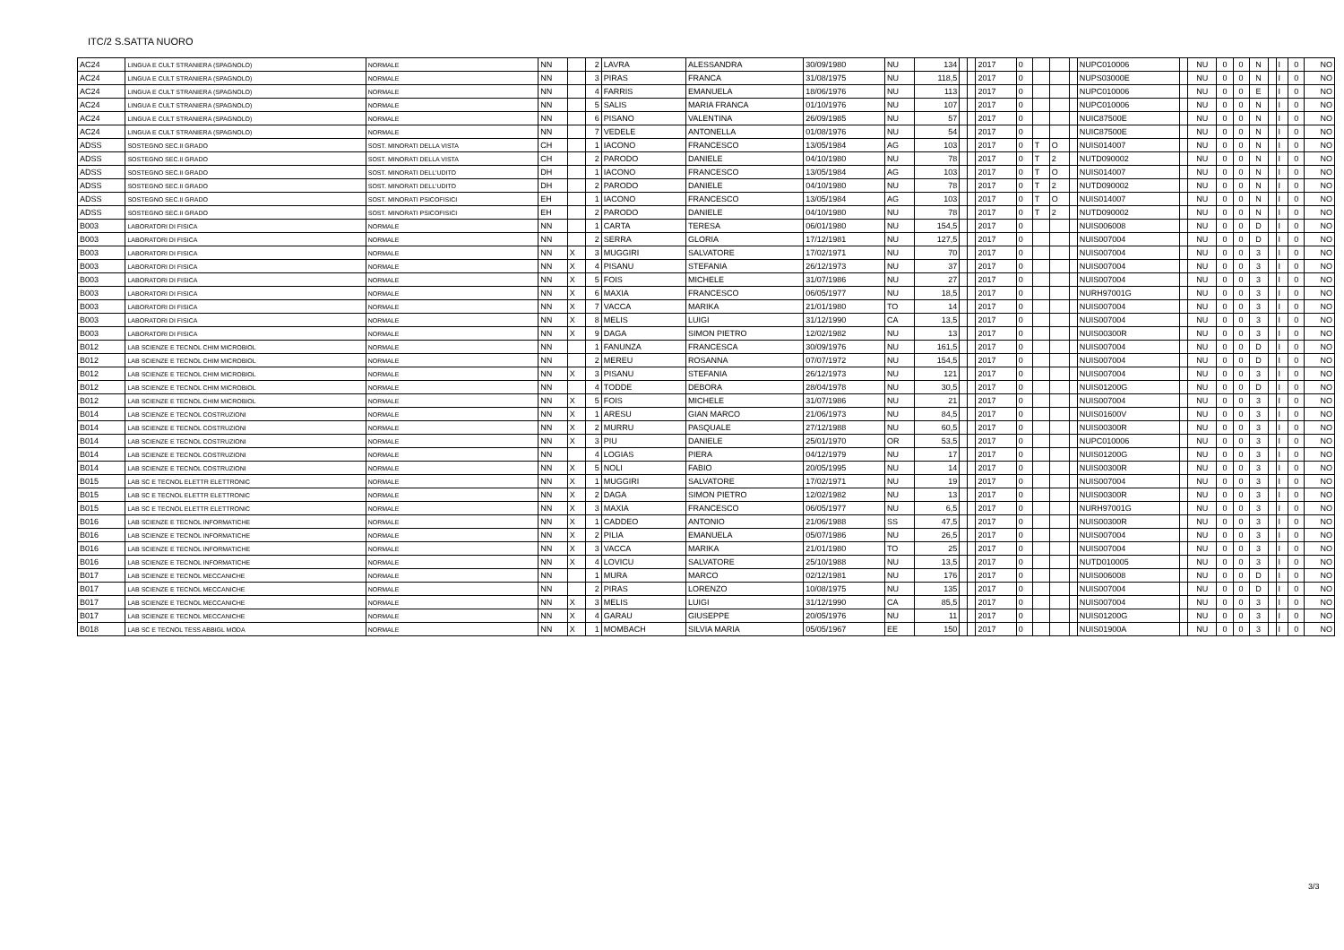ITC/2 S.SATTA NUORO
| AC24 | LINGUA E CULT STRANIERA (SPAGNOLO) | NORMALE | NN | | 2 | LAVRA | ALESSANDRA | 30/09/1980 | NU | 134 | | | 2017 | 0 | | | | NUPC010006 | | NU | 0 | 0 | N | | I | 0 | NO |
| AC24 | LINGUA E CULT STRANIERA (SPAGNOLO) | NORMALE | NN | | 3 | PIRAS | FRANCA | 31/08/1975 | NU | 118,5 | | | 2017 | 0 | | | | NUPS03000E | | NU | 0 | 0 | N | | I | 0 | NO |
| AC24 | LINGUA E CULT STRANIERA (SPAGNOLO) | NORMALE | NN | | 4 | FARRIS | EMANUELA | 18/06/1976 | NU | 113 | | | 2017 | 0 | | | | NUPC010006 | | NU | 0 | 0 | E | | I | 0 | NO |
| AC24 | LINGUA E CULT STRANIERA (SPAGNOLO) | NORMALE | NN | | 5 | SALIS | MARIA FRANCA | 01/10/1976 | NU | 107 | | | 2017 | 0 | | | | NUPC010006 | | NU | 0 | 0 | N | | I | 0 | NO |
| AC24 | LINGUA E CULT STRANIERA (SPAGNOLO) | NORMALE | NN | | 6 | PISANO | VALENTINA | 26/09/1985 | NU | 57 | | | 2017 | 0 | | | | NUIC87500E | | NU | 0 | 0 | N | | I | 0 | NO |
| AC24 | LINGUA E CULT STRANIERA (SPAGNOLO) | NORMALE | NN | | 7 | VEDELE | ANTONELLA | 01/08/1976 | NU | 54 | | | 2017 | 0 | | | | NUIC87500E | | NU | 0 | 0 | N | | I | 0 | NO |
| ADSS | SOSTEGNO SEC.II GRADO | SOST. MINORATI DELLA VISTA | CH | | 1 | IACONO | FRANCESCO | 13/05/1984 | AG | 103 | | | 2017 | 0 | T | O | | NUIS014007 | | NU | 0 | 0 | N | | I | 0 | NO |
| ADSS | SOSTEGNO SEC.II GRADO | SOST. MINORATI DELLA VISTA | CH | | 2 | PARODO | DANIELE | 04/10/1980 | NU | 78 | | | 2017 | 0 | T | 2 | | NUTD090002 | | NU | 0 | 0 | N | | I | 0 | NO |
| ADSS | SOSTEGNO SEC.II GRADO | SOST. MINORATI DELL'UDITO | DH | | 1 | IACONO | FRANCESCO | 13/05/1984 | AG | 103 | | | 2017 | 0 | T | O | | NUIS014007 | | NU | 0 | 0 | N | | I | 0 | NO |
| ADSS | SOSTEGNO SEC.II GRADO | SOST. MINORATI DELL'UDITO | DH | | 2 | PARODO | DANIELE | 04/10/1980 | NU | 78 | | | 2017 | 0 | T | 2 | | NUTD090002 | | NU | 0 | 0 | N | | I | 0 | NO |
| ADSS | SOSTEGNO SEC.II GRADO | SOST. MINORATI PSICOFISICI | EH | | 1 | IACONO | FRANCESCO | 13/05/1984 | AG | 103 | | | 2017 | 0 | T | O | | NUIS014007 | | NU | 0 | 0 | N | | I | 0 | NO |
| ADSS | SOSTEGNO SEC.II GRADO | SOST. MINORATI PSICOFISICI | EH | | 2 | PARODO | DANIELE | 04/10/1980 | NU | 78 | | | 2017 | 0 | T | 2 | | NUTD090002 | | NU | 0 | 0 | N | | I | 0 | NO |
| B003 | LABORATORI DI FISICA | NORMALE | NN | | 1 | CARTA | TERESA | 06/01/1980 | NU | 154,5 | | | 2017 | 0 | | | | NUIS006008 | | NU | 0 | 0 | D | | I | 0 | NO |
| B003 | LABORATORI DI FISICA | NORMALE | NN | | 2 | SERRA | GLORIA | 17/12/1981 | NU | 127,5 | | | 2017 | 0 | | | | NUIS007004 | | NU | 0 | 0 | D | | I | 0 | NO |
| B003 | LABORATORI DI FISICA | NORMALE | NN | X | 3 | MUGGIRI | SALVATORE | 17/02/1971 | NU | 70 | | | 2017 | 0 | | | | NUIS007004 | | NU | 0 | 0 | 3 | | I | 0 | NO |
| B003 | LABORATORI DI FISICA | NORMALE | NN | X | 4 | PISANU | STEFANIA | 26/12/1973 | NU | 37 | | | 2017 | 0 | | | | NUIS007004 | | NU | 0 | 0 | 3 | | I | 0 | NO |
| B003 | LABORATORI DI FISICA | NORMALE | NN | X | 5 | FOIS | MICHELE | 31/07/1986 | NU | 27 | | | 2017 | 0 | | | | NUIS007004 | | NU | 0 | 0 | 3 | | I | 0 | NO |
| B003 | LABORATORI DI FISICA | NORMALE | NN | X | 6 | MAXIA | FRANCESCO | 06/05/1977 | NU | 18,5 | | | 2017 | 0 | | | | NURH97001G | | NU | 0 | 0 | 3 | | I | 0 | NO |
| B003 | LABORATORI DI FISICA | NORMALE | NN | X | 7 | VACCA | MARIKA | 21/01/1980 | TO | 14 | | | 2017 | 0 | | | | NUIS007004 | | NU | 0 | 0 | 3 | | I | 0 | NO |
| B003 | LABORATORI DI FISICA | NORMALE | NN | X | 8 | MELIS | LUIGI | 31/12/1990 | CA | 13,5 | | | 2017 | 0 | | | | NUIS007004 | | NU | 0 | 0 | 3 | | I | 0 | NO |
| B003 | LABORATORI DI FISICA | NORMALE | NN | X | 9 | DAGA | SIMON PIETRO | 12/02/1982 | NU | 13 | | | 2017 | 0 | | | | NUIS00300R | | NU | 0 | 0 | 3 | | I | 0 | NO |
| B012 | LAB SCIENZE E TECNOL CHIM MICROBIOL | NORMALE | NN | | 1 | FANUNZA | FRANCESCA | 30/09/1976 | NU | 161,5 | | | 2017 | 0 | | | | NUIS007004 | | NU | 0 | 0 | D | | I | 0 | NO |
| B012 | LAB SCIENZE E TECNOL CHIM MICROBIOL | NORMALE | NN | | 2 | MEREU | ROSANNA | 07/07/1972 | NU | 154,5 | | | 2017 | 0 | | | | NUIS007004 | | NU | 0 | 0 | D | | I | 0 | NO |
| B012 | LAB SCIENZE E TECNOL CHIM MICROBIOL | NORMALE | NN | X | 3 | PISANU | STEFANIA | 26/12/1973 | NU | 121 | | | 2017 | 0 | | | | NUIS007004 | | NU | 0 | 0 | 3 | | I | 0 | NO |
| B012 | LAB SCIENZE E TECNOL CHIM MICROBIOL | NORMALE | NN | | 4 | TODDE | DEBORA | 28/04/1978 | NU | 30,5 | | | 2017 | 0 | | | | NUIS01200G | | NU | 0 | 0 | D | | I | 0 | NO |
| B012 | LAB SCIENZE E TECNOL CHIM MICROBIOL | NORMALE | NN | X | 5 | FOIS | MICHELE | 31/07/1986 | NU | 21 | | | 2017 | 0 | | | | NUIS007004 | | NU | 0 | 0 | 3 | | I | 0 | NO |
| B014 | LAB SCIENZE E TECNOL COSTRUZIONI | NORMALE | NN | X | 1 | ARESU | GIAN MARCO | 21/06/1973 | NU | 84,5 | | | 2017 | 0 | | | | NUIS01600V | | NU | 0 | 0 | 3 | | I | 0 | NO |
| B014 | LAB SCIENZE E TECNOL COSTRUZIONI | NORMALE | NN | X | 2 | MURRU | PASQUALE | 27/12/1988 | NU | 60,5 | | | 2017 | 0 | | | | NUIS00300R | | NU | 0 | 0 | 3 | | I | 0 | NO |
| B014 | LAB SCIENZE E TECNOL COSTRUZIONI | NORMALE | NN | X | 3 | PIU | DANIELE | 25/01/1970 | OR | 53,5 | | | 2017 | 0 | | | | NUPC010006 | | NU | 0 | 0 | 3 | | I | 0 | NO |
| B014 | LAB SCIENZE E TECNOL COSTRUZIONI | NORMALE | NN | | 4 | LOGIAS | PIERA | 04/12/1979 | NU | 17 | | | 2017 | 0 | | | | NUIS01200G | | NU | 0 | 0 | 3 | | I | 0 | NO |
| B014 | LAB SCIENZE E TECNOL COSTRUZIONI | NORMALE | NN | X | 5 | NOLI | FABIO | 20/05/1995 | NU | 14 | | | 2017 | 0 | | | | NUIS00300R | | NU | 0 | 0 | 3 | | I | 0 | NO |
| B015 | LAB SC E TECNOL ELETTR ELETTRONIC | NORMALE | NN | X | 1 | MUGGIRI | SALVATORE | 17/02/1971 | NU | 19 | | | 2017 | 0 | | | | NUIS007004 | | NU | 0 | 0 | 3 | | I | 0 | NO |
| B015 | LAB SC E TECNOL ELETTR ELETTRONIC | NORMALE | NN | X | 2 | DAGA | SIMON PIETRO | 12/02/1982 | NU | 13 | | | 2017 | 0 | | | | NUIS00300R | | NU | 0 | 0 | 3 | | I | 0 | NO |
| B015 | LAB SC E TECNOL ELETTR ELETTRONIC | NORMALE | NN | X | 3 | MAXIA | FRANCESCO | 06/05/1977 | NU | 6,5 | | | 2017 | 0 | | | | NURH97001G | | NU | 0 | 0 | 3 | | I | 0 | NO |
| B016 | LAB SCIENZE E TECNOL INFORMATICHE | NORMALE | NN | X | 1 | CADDEO | ANTONIO | 21/06/1988 | SS | 47,5 | | | 2017 | 0 | | | | NUIS00300R | | NU | 0 | 0 | 3 | | I | 0 | NO |
| B016 | LAB SCIENZE E TECNOL INFORMATICHE | NORMALE | NN | X | 2 | PILIA | EMANUELA | 05/07/1986 | NU | 26,5 | | | 2017 | 0 | | | | NUIS007004 | | NU | 0 | 0 | 3 | | I | 0 | NO |
| B016 | LAB SCIENZE E TECNOL INFORMATICHE | NORMALE | NN | X | 3 | VACCA | MARIKA | 21/01/1980 | TO | 25 | | | 2017 | 0 | | | | NUIS007004 | | NU | 0 | 0 | 3 | | I | 0 | NO |
| B016 | LAB SCIENZE E TECNOL INFORMATICHE | NORMALE | NN | X | 4 | LOVICU | SALVATORE | 25/10/1988 | NU | 13,5 | | | 2017 | 0 | | | | NUTD010005 | | NU | 0 | 0 | 3 | | I | 0 | NO |
| B017 | LAB SCIENZE E TECNOL MECCANICHE | NORMALE | NN | | 1 | MURA | MARCO | 02/12/1981 | NU | 176 | | | 2017 | 0 | | | | NUIS006008 | | NU | 0 | 0 | D | | I | 0 | NO |
| B017 | LAB SCIENZE E TECNOL MECCANICHE | NORMALE | NN | | 2 | PIRAS | LORENZO | 10/08/1975 | NU | 135 | | | 2017 | 0 | | | | NUIS007004 | | NU | 0 | 0 | D | | I | 0 | NO |
| B017 | LAB SCIENZE E TECNOL MECCANICHE | NORMALE | NN | X | 3 | MELIS | LUIGI | 31/12/1990 | CA | 85,5 | | | 2017 | 0 | | | | NUIS007004 | | NU | 0 | 0 | 3 | | I | 0 | NO |
| B017 | LAB SCIENZE E TECNOL MECCANICHE | NORMALE | NN | X | 4 | GARAU | GIUSEPPE | 20/05/1976 | NU | 11 | | | 2017 | 0 | | | | NUIS01200G | | NU | 0 | 0 | 3 | | I | 0 | NO |
| B018 | LAB SC E TECNOL TESS ABBIGL MODA | NORMALE | NN | X | 1 | MOMBACH | SILVIA MARIA | 05/05/1967 | EE | 150 | | | 2017 | 0 | | | | NUIS01900A | | NU | 0 | 0 | 3 | | I | 0 | NO |
3/3